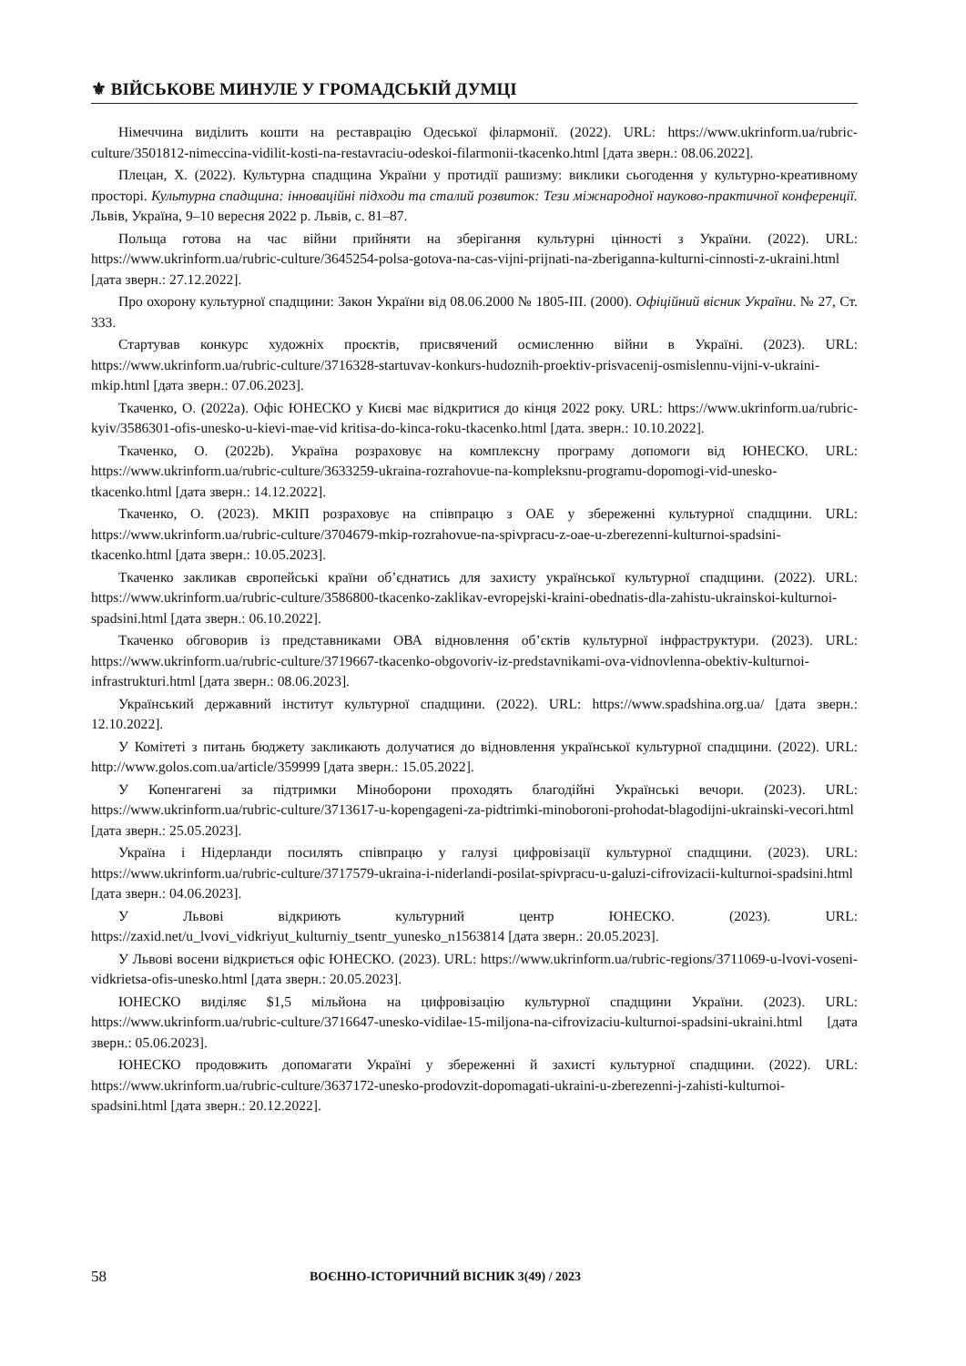⚜ ВІЙСЬКОВЕ МИНУЛЕ У ГРОМАДСЬКІЙ ДУМЦІ
Німеччина виділить кошти на реставрацію Одеської філармонії. (2022). URL: https://www.ukrinform.ua/rubric-culture/3501812-nimeccina-vidilit-kosti-na-restavraciu-odeskoi-filarmonii-tkacenko.html [дата зверн.: 08.06.2022].
Плецан, Х. (2022). Культурна спадщина України у протидії рашизму: виклики сьогодення у культурно-креативному просторі. Культурна спадщина: інноваційні підходи та сталий розвиток: Тези міжнародної науково-практичної конференції. Львів, Україна, 9–10 вересня 2022 р. Львів, с. 81–87.
Польща готова на час війни прийняти на зберігання культурні цінності з України. (2022). URL: https://www.ukrinform.ua/rubric-culture/3645254-polsa-gotova-na-cas-vijni-prijnati-na-zberiganna-kulturni-cinnosti-z-ukraini.html [дата зверн.: 27.12.2022].
Про охорону культурної спадщини: Закон України від 08.06.2000 № 1805-III. (2000). Офіційний вісник України. № 27, Ст. 333.
Стартував конкурс художніх проєктів, присвячений осмисленню війни в Україні. (2023). URL: https://www.ukrinform.ua/rubric-culture/3716328-startuvav-konkurs-hudoznih-proektiv-prisvacenij-osmislennu-vijni-v-ukraini-mkip.html [дата зверн.: 07.06.2023].
Ткаченко, О. (2022a). Офіс ЮНЕСКО у Києві має відкритися до кінця 2022 року. URL: https://www.ukrinform.ua/rubric-kyiv/3586301-ofis-unesko-u-kievi-mae-vid kritisa-do-kinca-roku-tkacenko.html [дата. зверн.: 10.10.2022].
Ткаченко, О. (2022b). Україна розраховує на комплексну програму допомоги від ЮНЕСКО. URL: https://www.ukrinform.ua/rubric-culture/3633259-ukraina-rozrahovue-na-kompleksnu-programu-dopomogi-vid-unesko-tkacenko.html [дата зверн.: 14.12.2022].
Ткаченко, О. (2023). МКІП розраховує на співпрацю з ОАЕ у збереженні культурної спадщини. URL: https://www.ukrinform.ua/rubric-culture/3704679-mkip-rozrahovue-na-spivpracu-z-oae-u-zberezenni-kulturnoi-spadsini-tkacenko.html [дата зверн.: 10.05.2023].
Ткаченко закликав європейські країни об’єднатись для захисту української культурної спадщини. (2022). URL: https://www.ukrinform.ua/rubric-culture/3586800-tkacenko-zaklikav-evropejski-kraini-obednatis-dla-zahistu-ukrainskoi-kulturnoi-spadsini.html [дата зверн.: 06.10.2022].
Ткаченко обговорив із представниками ОВА відновлення об’єктів культурної інфраструктури. (2023). URL: https://www.ukrinform.ua/rubric-culture/3719667-tkacenko-obgovoriv-iz-predstavnikami-ova-vidnovlenna-obektiv-kulturnoi-infrastrukturi.html [дата зверн.: 08.06.2023].
Український державний інститут культурної спадщини. (2022). URL: https://www.spadshina.org.ua/ [дата зверн.: 12.10.2022].
У Комітеті з питань бюджету закликають долучатися до відновлення української культурної спадщини. (2022). URL: http://www.golos.com.ua/article/359999 [дата зверн.: 15.05.2022].
У Копенгагені за підтримки Міноборони проходять благодійні Українські вечори. (2023). URL: https://www.ukrinform.ua/rubric-culture/3713617-u-kopengageni-za-pidtrimki-minoboroni-prohodat-blagodijni-ukrainski-vecori.html [дата зверн.: 25.05.2023].
Україна і Нідерланди посилять співпрацю у галузі цифровізації культурної спадщини. (2023). URL: https://www.ukrinform.ua/rubric-culture/3717579-ukraina-i-niderlandi-posilat-spivpracu-u-galuzi-cifrovizacii-kulturnoi-spadsini.html [дата зверн.: 04.06.2023].
У Львові відкриють культурний центр ЮНЕСКО. (2023). URL: https://zaxid.net/u_lvovi_vidkriyut_kulturniy_tsentr_yunesko_n1563814 [дата зверн.: 20.05.2023].
У Львові восени відкриється офіс ЮНЕСКО. (2023). URL: https://www.ukrinform.ua/rubric-regions/3711069-u-lvovi-voseni-vidkrietsa-ofis-unesko.html [дата зверн.: 20.05.2023].
ЮНЕСКО виділяє $1,5 мільйона на цифровізацію культурної спадщини України. (2023). URL: https://www.ukrinform.ua/rubric-culture/3716647-unesko-vidilae-15-miljona-na-cifrovizaciu-kulturnoi-spadsini-ukraini.html [дата зверн.: 05.06.2023].
ЮНЕСКО продовжить допомагати Україні у збереженні й захисті культурної спадщини. (2022). URL: https://www.ukrinform.ua/rubric-culture/3637172-unesko-prodovzit-dopomagati-ukraini-u-zberezenni-j-zahisti-kulturnoi-spadsini.html [дата зверн.: 20.12.2022].
58 ВОЄННО-ІСТОРИЧНИЙ ВІСНИК 3(49) / 2023